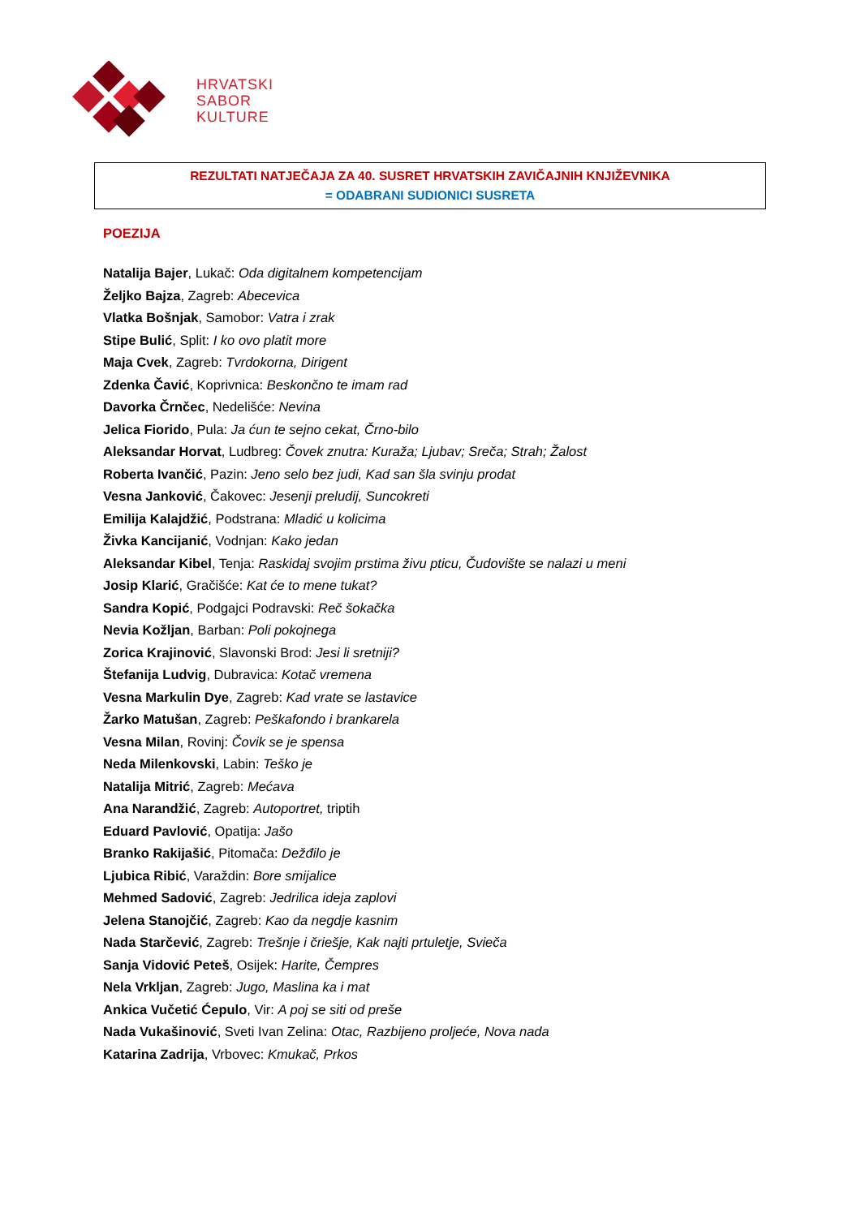HRVATSKI
SABOR
KULTURE
REZULTATI NATJEČAJA ZA 40. SUSRET HRVATSKIH ZAVIČAJNIH KNJIŽEVNIKA
= ODABRANI SUDIONICI SUSRETA
POEZIJA
Natalija Bajer, Lukač: Oda digitalnem kompetencijam
Željko Bajza, Zagreb: Abecevica
Vlatka Bošnjak, Samobor: Vatra i zrak
Stipe Bulić, Split: I ko ovo platit more
Maja Cvek, Zagreb: Tvrdokorna, Dirigent
Zdenka Čavić, Koprivnica: Beskončno te imam rad
Davorka Črnčec, Nedelišće: Nevina
Jelica Fiorido, Pula: Ja ćun te sejno cekat, Črno-bilo
Aleksandar Horvat, Ludbreg: Čovek znutra: Kuraža; Ljubav; Sreča; Strah; Žalost
Roberta Ivančić, Pazin: Jeno selo bez judi, Kad san šla svinju prodat
Vesna Janković, Čakovec: Jesenji preludij, Suncokreti
Emilija Kalajdžić, Podstrana: Mladić u kolicima
Živka Kancijanić, Vodnjan: Kako jedan
Aleksandar Kibel, Tenja: Raskidaj svojim prstima živu pticu, Čudovište se nalazi u meni
Josip Klarić, Gračišće: Kat će to mene tukat?
Sandra Kopić, Podgajci Podravski: Reč šokačka
Nevia Kožljan, Barban: Poli pokojnega
Zorica Krajinović, Slavonski Brod: Jesi li sretniji?
Štefanija Ludvig, Dubravica: Kotač vremena
Vesna Markulin Dye, Zagreb: Kad vrate se lastavice
Žarko Matušan, Zagreb: Peškafondo i brankarela
Vesna Milan, Rovinj: Čovik se je spensa
Neda Milenkovski, Labin: Teško je
Natalija Mitrić, Zagreb: Mećava
Ana Narandžić, Zagreb: Autoportret, triptih
Eduard Pavlović, Opatija: Jašo
Branko Rakijašić, Pitomača: Dežđilo je
Ljubica Ribić, Varaždin: Bore smijalice
Mehmed Sadović, Zagreb: Jedrilica ideja zaplovi
Jelena Stanojčić, Zagreb: Kao da negdje kasnim
Nada Starčević, Zagreb: Trešnje i čriešje, Kak najti prtuletje, Svieča
Sanja Vidović Peteš, Osijek: Harite, Čempres
Nela Vrkljan, Zagreb: Jugo, Maslina ka i mat
Ankica Vučetić Ćepulo, Vir: A poj se siti od preše
Nada Vukašinović, Sveti Ivan Zelina: Otac, Razbijeno proljeće, Nova nada
Katarina Zadrija, Vrbovec: Kmukač, Prkos